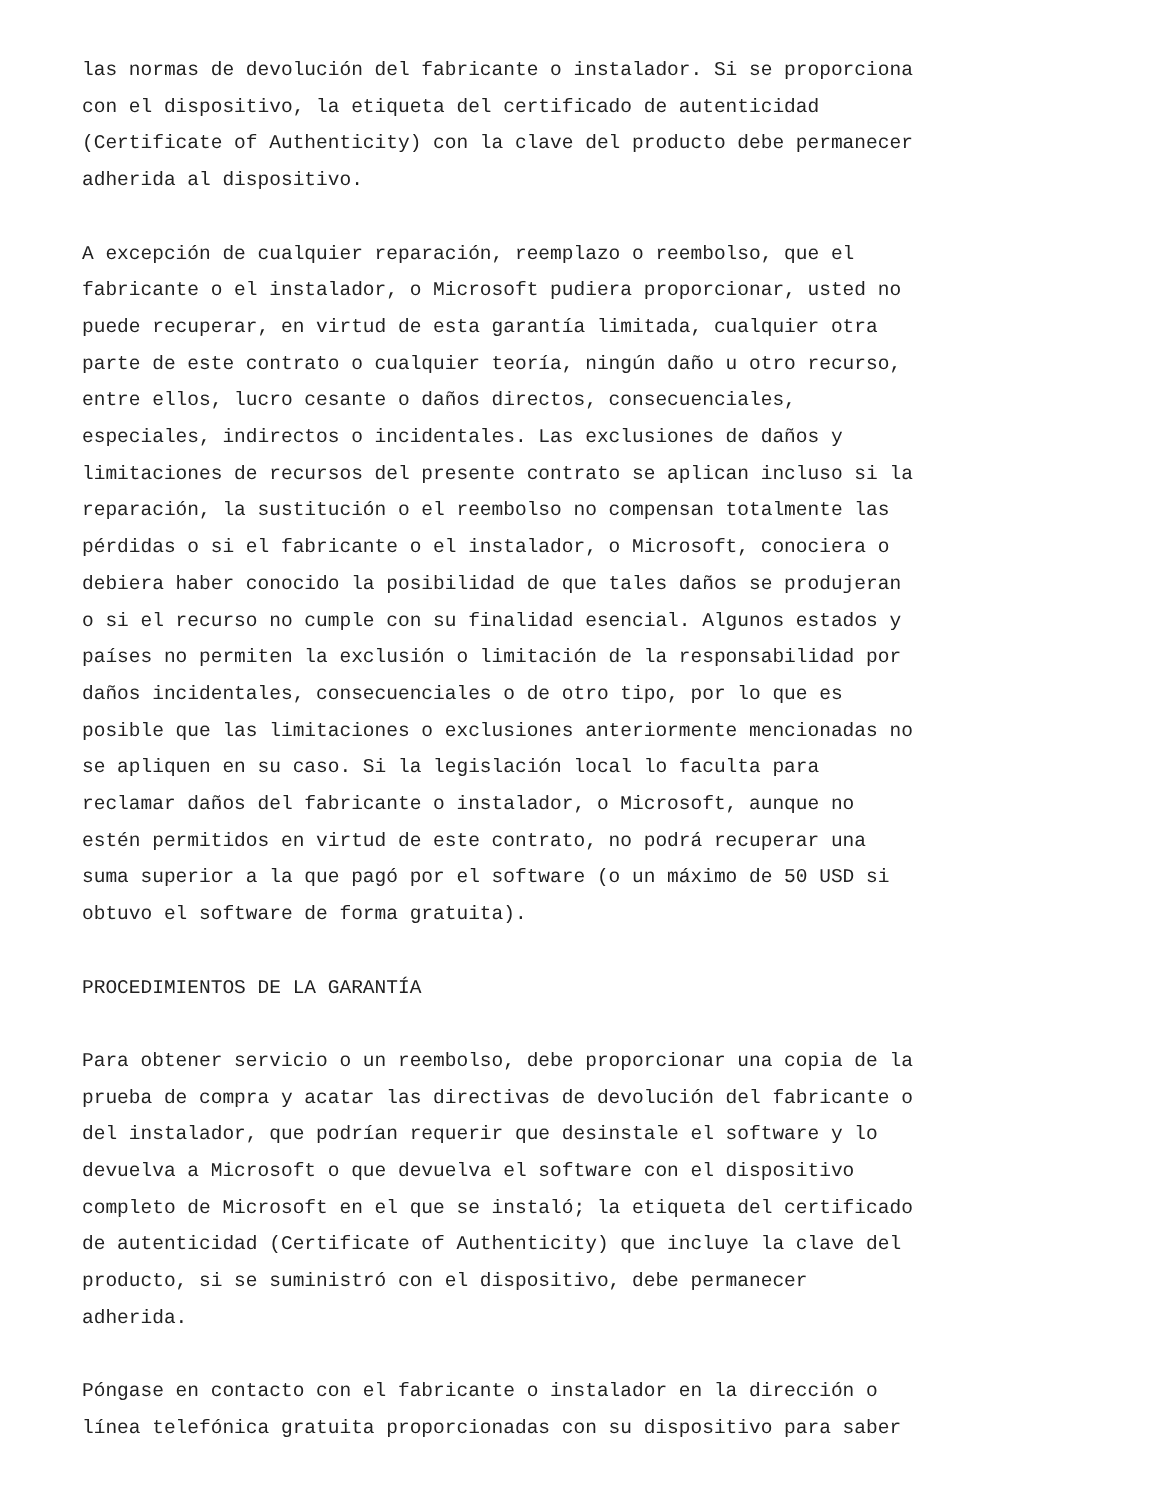las normas de devolución del fabricante o instalador. Si se proporciona con el dispositivo, la etiqueta del certificado de autenticidad (Certificate of Authenticity) con la clave del producto debe permanecer adherida al dispositivo.
A excepción de cualquier reparación, reemplazo o reembolso, que el fabricante o el instalador, o Microsoft pudiera proporcionar, usted no puede recuperar, en virtud de esta garantía limitada, cualquier otra parte de este contrato o cualquier teoría, ningún daño u otro recurso, entre ellos, lucro cesante o daños directos, consecuenciales, especiales, indirectos o incidentales. Las exclusiones de daños y limitaciones de recursos del presente contrato se aplican incluso si la reparación, la sustitución o el reembolso no compensan totalmente las pérdidas o si el fabricante o el instalador, o Microsoft, conociera o debiera haber conocido la posibilidad de que tales daños se produjeran o si el recurso no cumple con su finalidad esencial. Algunos estados y países no permiten la exclusión o limitación de la responsabilidad por daños incidentales, consecuenciales o de otro tipo, por lo que es posible que las limitaciones o exclusiones anteriormente mencionadas no se apliquen en su caso. Si la legislación local lo faculta para reclamar daños del fabricante o instalador, o Microsoft, aunque no estén permitidos en virtud de este contrato, no podrá recuperar una suma superior a la que pagó por el software (o un máximo de 50 USD si obtuvo el software de forma gratuita).
PROCEDIMIENTOS DE LA GARANTÍA
Para obtener servicio o un reembolso, debe proporcionar una copia de la prueba de compra y acatar las directivas de devolución del fabricante o del instalador, que podrían requerir que desinstale el software y lo devuelva a Microsoft o que devuelva el software con el dispositivo completo de Microsoft en el que se instaló; la etiqueta del certificado de autenticidad (Certificate of Authenticity) que incluye la clave del producto, si se suministró con el dispositivo, debe permanecer adherida.
Póngase en contacto con el fabricante o instalador en la dirección o línea telefónica gratuita proporcionadas con su dispositivo para saber